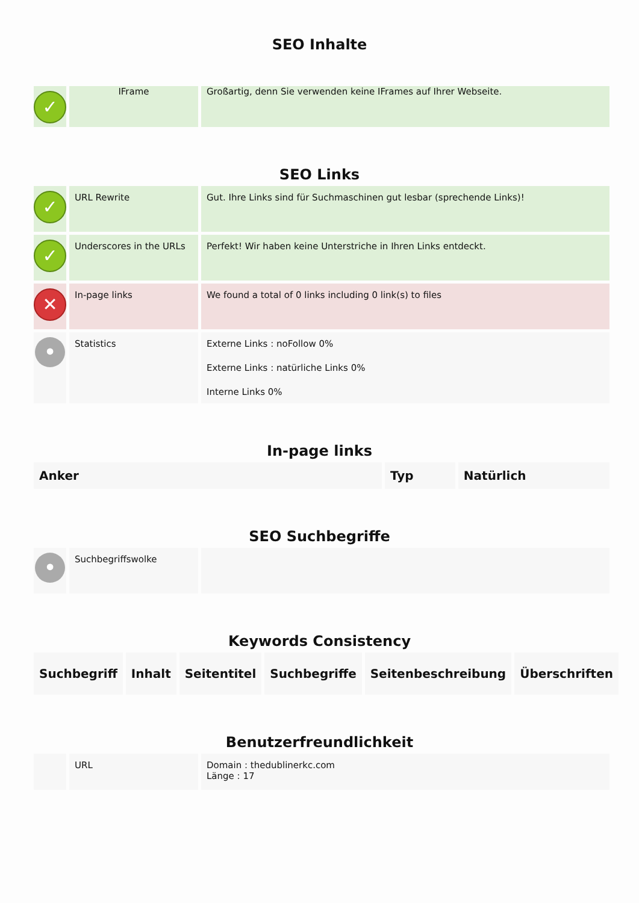SEO Inhalte
| ✓ | IFrame | Großartig, denn Sie verwenden keine IFrames auf Ihrer Webseite. |
SEO Links
| ✓ | URL Rewrite | Gut. Ihre Links sind für Suchmaschinen gut lesbar (sprechende Links)! |
| ✓ | Underscores in the URLs | Perfekt! Wir haben keine Unterstriche in Ihren Links entdeckt. |
| ✕ | In-page links | We found a total of 0 links including 0 link(s) to files |
| • | Statistics | Externe Links : noFollow 0% Externe Links : natürliche Links 0% Interne Links 0% |
In-page links
| Anker | Typ | Natürlich |
| --- | --- | --- |
SEO Suchbegriffe
| • | Suchbegriffswolke | |
Keywords Consistency
| Suchbegriff | Inhalt | Seitentitel | Suchbegriffe | Seitenbeschreibung | Überschriften |
| --- | --- | --- | --- | --- | --- |
Benutzerfreundlichkeit
| | URL | Domain : thedublinerkc.com Länge : 17 |